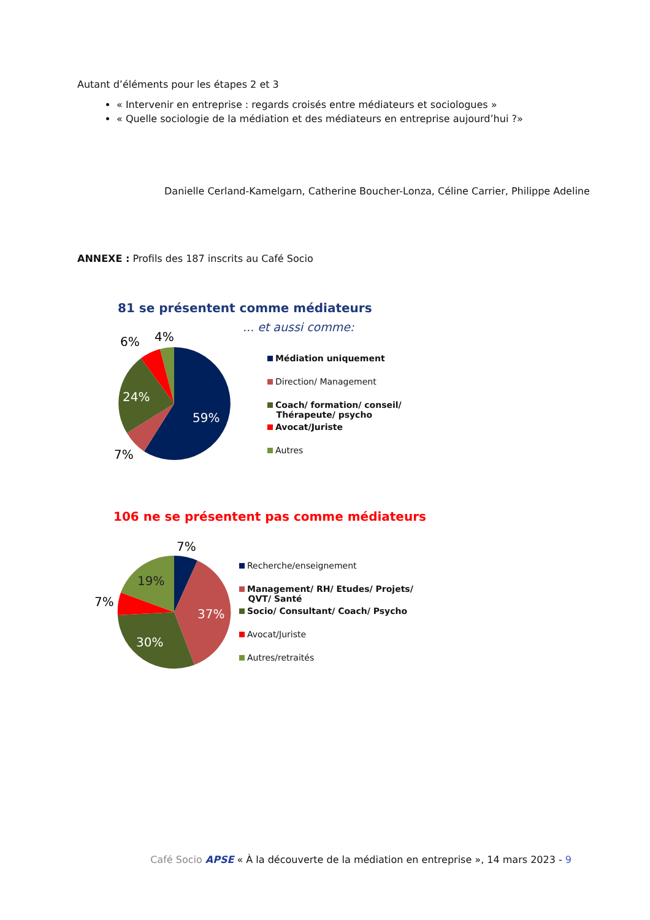Autant d’éléments pour les étapes 2 et 3
« Intervenir en entreprise : regards croisés entre médiateurs et sociologues »
« Quelle sociologie de la médiation et des médiateurs en entreprise aujourd’hui ?»
Danielle Cerland-Kamelgarn, Catherine Boucher-Lonza, Céline Carrier, Philippe Adeline
ANNEXE : Profils des 187 inscrits au Café Socio
81 se présentent comme médiateurs
... et aussi comme:
59%
24%
6%
4%
7%
Médiation uniquement
Direction/ Management
Coach/ formation/ conseil/
Thérapeute/ psycho
Avocat/Juriste
Autres
106 ne se présentent pas comme médiateurs
37%
30%
19%
7%
7%
Recherche/enseignement
Management/ RH/ Etudes/ Projets/
QVT/ Santé
Socio/ Consultant/ Coach/ Psycho
Avocat/Juriste
Autres/retraités
Café Socio APSE « À la découverte de la médiation en entreprise », 14 mars 2023 - 9